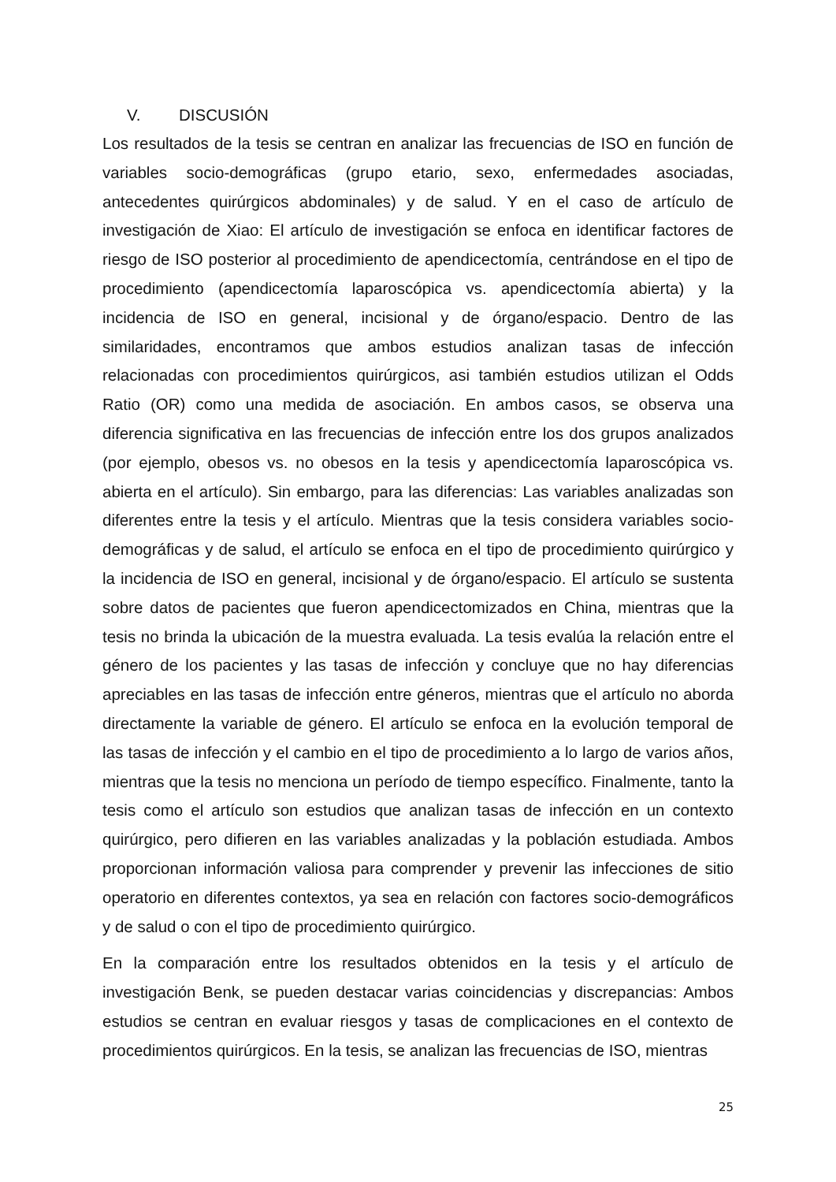V. DISCUSIÓN
Los resultados de la tesis se centran en analizar las frecuencias de ISO en función de variables socio-demográficas (grupo etario, sexo, enfermedades asociadas, antecedentes quirúrgicos abdominales) y de salud. Y en el caso de artículo de investigación de Xiao: El artículo de investigación se enfoca en identificar factores de riesgo de ISO posterior al procedimiento de apendicectomía, centrándose en el tipo de procedimiento (apendicectomía laparoscópica vs. apendicectomía abierta) y la incidencia de ISO en general, incisional y de órgano/espacio. Dentro de las similaridades, encontramos que ambos estudios analizan tasas de infección relacionadas con procedimientos quirúrgicos, asi también estudios utilizan el Odds Ratio (OR) como una medida de asociación. En ambos casos, se observa una diferencia significativa en las frecuencias de infección entre los dos grupos analizados (por ejemplo, obesos vs. no obesos en la tesis y apendicectomía laparoscópica vs. abierta en el artículo). Sin embargo, para las diferencias: Las variables analizadas son diferentes entre la tesis y el artículo. Mientras que la tesis considera variables socio-demográficas y de salud, el artículo se enfoca en el tipo de procedimiento quirúrgico y la incidencia de ISO en general, incisional y de órgano/espacio. El artículo se sustenta sobre datos de pacientes que fueron apendicectomizados en China, mientras que la tesis no brinda la ubicación de la muestra evaluada. La tesis evalúa la relación entre el género de los pacientes y las tasas de infección y concluye que no hay diferencias apreciables en las tasas de infección entre géneros, mientras que el artículo no aborda directamente la variable de género. El artículo se enfoca en la evolución temporal de las tasas de infección y el cambio en el tipo de procedimiento a lo largo de varios años, mientras que la tesis no menciona un período de tiempo específico. Finalmente, tanto la tesis como el artículo son estudios que analizan tasas de infección en un contexto quirúrgico, pero difieren en las variables analizadas y la población estudiada. Ambos proporcionan información valiosa para comprender y prevenir las infecciones de sitio operatorio en diferentes contextos, ya sea en relación con factores socio-demográficos y de salud o con el tipo de procedimiento quirúrgico.
En la comparación entre los resultados obtenidos en la tesis y el artículo de investigación Benk, se pueden destacar varias coincidencias y discrepancias: Ambos estudios se centran en evaluar riesgos y tasas de complicaciones en el contexto de procedimientos quirúrgicos. En la tesis, se analizan las frecuencias de ISO, mientras
25